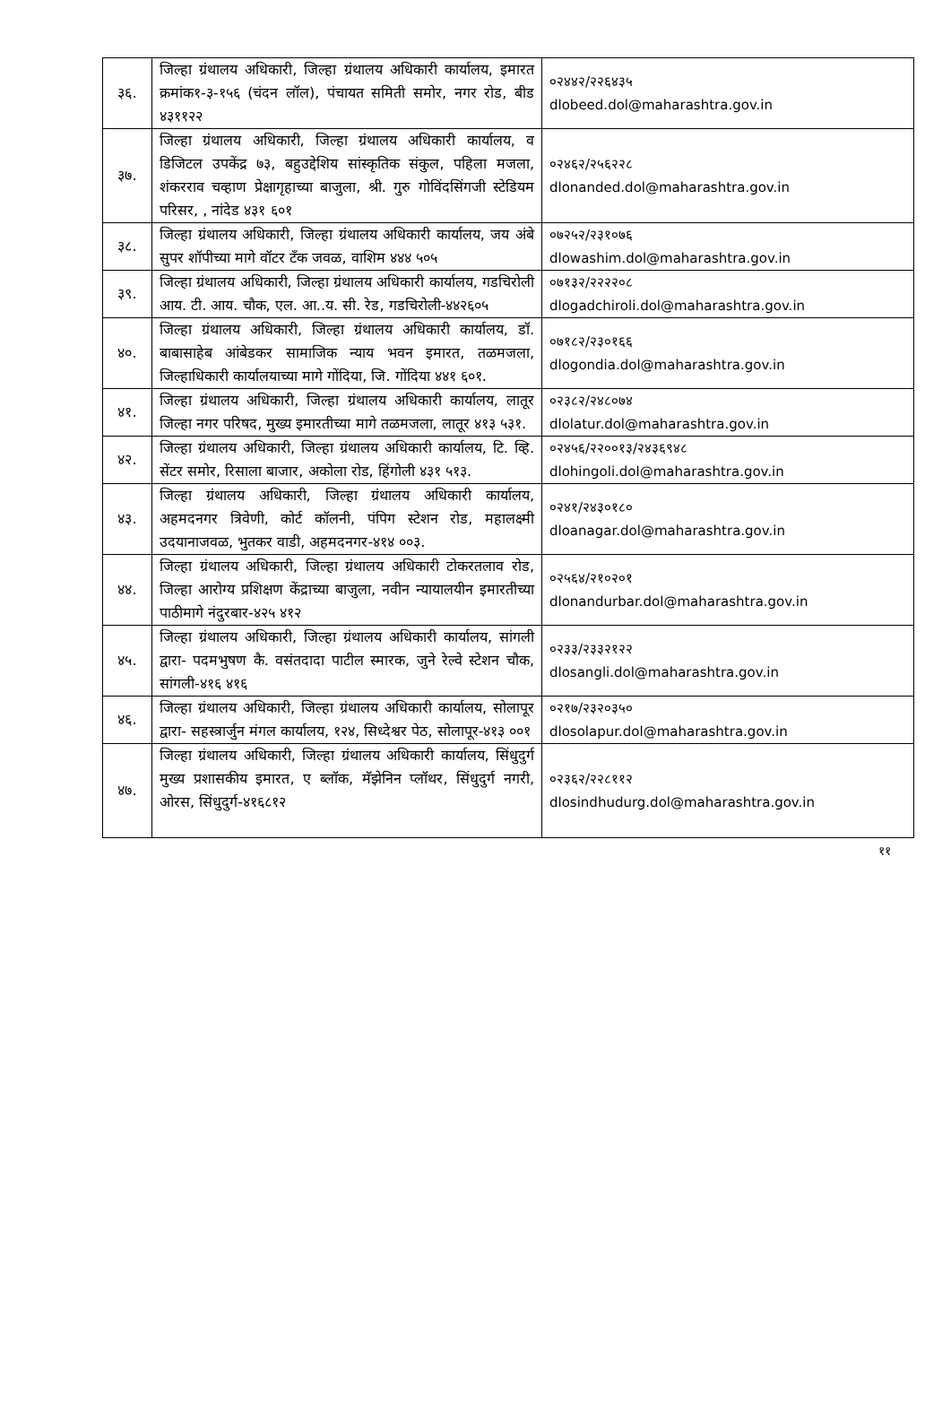| ३६. | जिल्हा ग्रंथालय अधिकारी, जिल्हा ग्रंथालय अधिकारी कार्यालय, इमारत क्रमांक१-३-१५६ (चंदन लॉल), पंचायत समिती समोर, नगर रोड, बीड ४३११२२ | ०२४४२/२२६४३५ dlobeed.dol@maharashtra.gov.in |
| ३७. | जिल्हा ग्रंथालय अधिकारी, जिल्हा ग्रंथालय अधिकारी कार्यालय, व डिजिटल उपकेंद्र ७३, बहुउद्देशिय सांस्कृतिक संकुल, पहिला मजला, शंकरराव चव्हाण प्रेक्षागृहाच्या बाजुला, श्री. गुरु गोविंदसिंगजी स्टेडियम परिसर, , नांदेड ४३१ ६०१ | ०२४६२/२५६२२८ dlonanded.dol@maharashtra.gov.in |
| ३८. | जिल्हा ग्रंथालय अधिकारी, जिल्हा ग्रंथालय अधिकारी कार्यालय, जय अंबे सुपर शॉपीच्या मागे वॉटर टँक जवळ, वाशिम ४४४ ५०५ | ०७२५२/२३१०७६ dlowashim.dol@maharashtra.gov.in |
| ३९. | जिल्हा ग्रंथालय अधिकारी, जिल्हा ग्रंथालय अधिकारी कार्यालय, गडचिरोली आय. टी. आय. चौक, एल. आ..य. सी. रेड, गडचिरोली-४४२६०५ | ०७१३२/२२२२०८ dlogadchiroli.dol@maharashtra.gov.in |
| ४०. | जिल्हा ग्रंथालय अधिकारी, जिल्हा ग्रंथालय अधिकारी कार्यालय, डॉ. बाबासाहेब आंबेडकर सामाजिक न्याय भवन इमारत, तळमजला, जिल्हाधिकारी कार्यालयाच्या मागे गोंदिया, जि. गोंदिया ४४१ ६०१. | ०७१८२/२३०१६६ dlogondia.dol@maharashtra.gov.in |
| ४१. | जिल्हा ग्रंथालय अधिकारी, जिल्हा ग्रंथालय अधिकारी कार्यालय, लातूर जिल्हा नगर परिषद, मुख्य इमारतीच्या मागे तळमजला, लातूर ४१३ ५३१. | ०२३८२/२४८०७४ dlolatur.dol@maharashtra.gov.in |
| ४२. | जिल्हा ग्रंथालय अधिकारी, जिल्हा ग्रंथालय अधिकारी कार्यालय, टि. व्हि. सेंटर समोर, रिसाला बाजार, अकोला रोड, हिंगोली ४३१ ५१३. | ०२४५६/२२००१३/२४३६९४८ dlohingoli.dol@maharashtra.gov.in |
| ४३. | जिल्हा ग्रंथालय अधिकारी, जिल्हा ग्रंथालय अधिकारी कार्यालय, अहमदनगर त्रिवेणी, कोर्ट कॉलनी, पंपिग स्टेशन रोड, महालक्ष्मी उदयानाजवळ, भुतकर वाडी, अहमदनगर-४१४ ००३. | ०२४१/२४३०१८० dloanagar.dol@maharashtra.gov.in |
| ४४. | जिल्हा ग्रंथालय अधिकारी, जिल्हा ग्रंथालय अधिकारी टोकरतलाव रोड, जिल्हा आरोग्य प्रशिक्षण केंद्राच्या बाजुला, नवीन न्यायालयीन इमारतीच्या पाठीमागे नंदुरबार-४२५ ४१२ | ०२५६४/२१०२०१ dlonandurbar.dol@maharashtra.gov.in |
| ४५. | जिल्हा ग्रंथालय अधिकारी, जिल्हा ग्रंथालय अधिकारी कार्यालय, सांगली द्वारा- पदमभुषण कै. वसंतदादा पाटील स्मारक, जुने रेल्वे स्टेशन चौक, सांगली-४१६ ४१६ | ०२३३/२३३२१२२ dlosangli.dol@maharashtra.gov.in |
| ४६. | जिल्हा ग्रंथालय अधिकारी, जिल्हा ग्रंथालय अधिकारी कार्यालय, सोलापूर द्वारा- सहस्त्रार्जुन मंगल कार्यालय, १२४, सिध्देश्वर पेठ, सोलापूर-४१३ ००१ | ०२१७/२३२०३५० dlosolapur.dol@maharashtra.gov.in |
| ४७. | जिल्हा ग्रंथालय अधिकारी, जिल्हा ग्रंथालय अधिकारी कार्यालय, सिंधुदुर्ग मुख्य प्रशासकीय इमारत, ए ब्लॉक, मॅझेनिन प्लॉथर, सिंधुदुर्ग नगरी, ओरस, सिंधुदुर्ग-४१६८१२ | ०२३६२/२२८११२ dlosindhudurg.dol@maharashtra.gov.in |
११